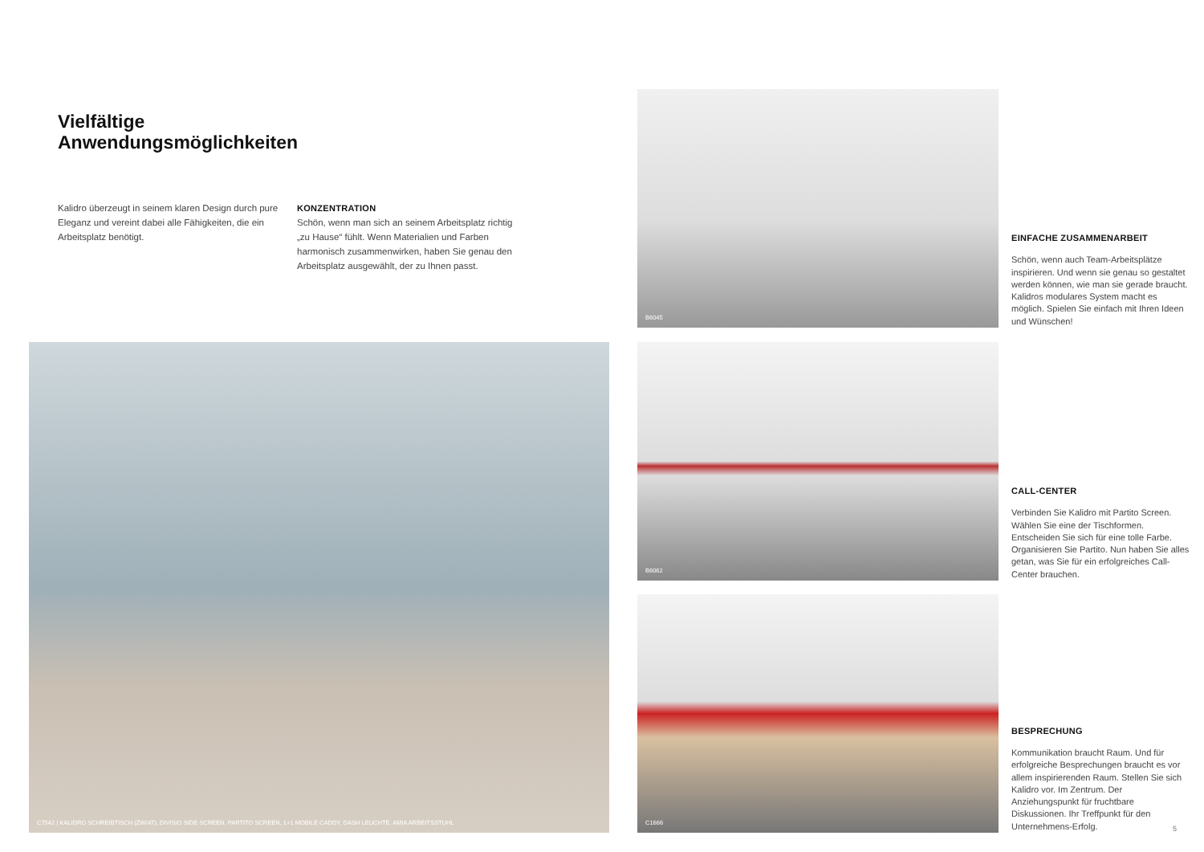Vielfältige
Anwendungsmöglichkeiten
Kalidro überzeugt in seinem klaren Design durch pure Eleganz und vereint dabei alle Fähigkeiten, die ein Arbeitsplatz benötigt.
KONZENTRATION
Schön, wenn man sich an seinem Arbeitsplatz richtig „zu Hause“ fühlt. Wenn Materialien und Farben harmonisch zusammenwirken, haben Sie genau den Arbeitsplatz ausgewählt, der zu Ihnen passt.
C7542 | KALIDRO SCHREIBTISCH (ZW/AT), DIVISIO SIDE SCREEN, PARTITO SCREEN, 1+1 MOBILE CADDY, DASH LEUCHTE, AMIA ARBEITSSTUHL
B6045
EINFACHE ZUSAMMENARBEIT
Schön, wenn auch Team-Arbeitsplätze inspirieren. Und wenn sie genau so gestaltet werden können, wie man sie gerade braucht. Kalidros modulares System macht es möglich. Spielen Sie einfach mit Ihren Ideen und Wünschen!
B6062
CALL-CENTER
Verbinden Sie Kalidro mit Partito Screen. Wählen Sie eine der Tischformen. Entscheiden Sie sich für eine tolle Farbe. Organisieren Sie Partito. Nun haben Sie alles getan, was Sie für ein erfolgreiches Call-Center brauchen.
C1666
BESPRECHUNG
Kommunikation braucht Raum. Und für erfolgreiche Besprechungen braucht es vor allem inspirierenden Raum. Stellen Sie sich Kalidro vor. Im Zentrum. Der Anziehungspunkt für fruchtbare Diskussionen. Ihr Treffpunkt für den Unternehmens-Erfolg.
5